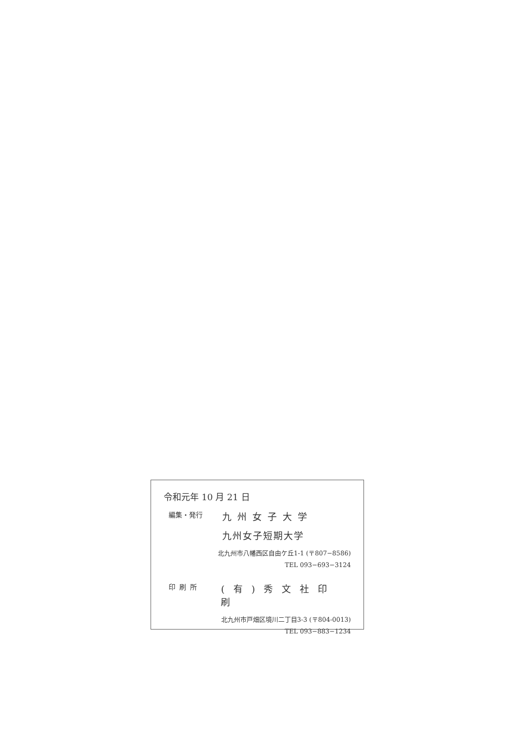令和元年 10 月 21 日
編集・発行 九州女子大学
九州女子短期大学
北九州市八幡西区自由ケ丘1-1 (〒807−8586)
TEL 093−693−3124
印刷所 (有)秀文社印刷
北九州市戸畑区境川二丁目3-3 (〒804-0013)
TEL 093−883−1234